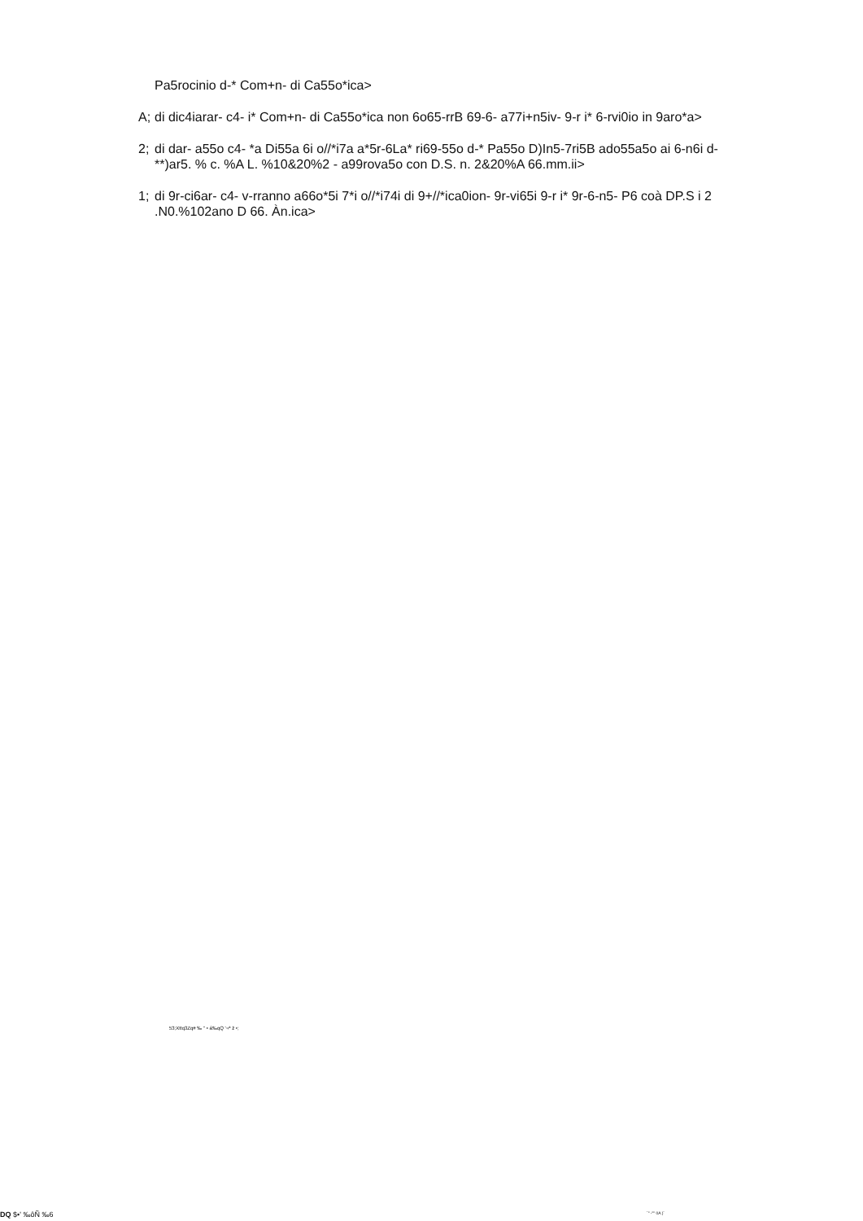Pa5rocinio d-* Com+n- di Ca55o*ica>
A; di dic4iarar- c4- i* Com+n- di Ca55o*ica non 6o65-rrB 69-6- a77i+n5iv- 9-r i* 6-rvi0io in 9aro*a>
2; di dar- a55o c4- *a Di55a 6i o//*i7a a*5r-6La* ri69-55o d-* Pa55o D)In5-7ri5B ado55a5o ai 6-n6i d-**)ar5. % c. %A L. %10&20%2 - a99rova5o con D.S. n. 2&20%A 66.mm.ii>
1; di 9r-ci6ar- c4- v-rranno a66o*5i 7*i o//*i74i di 9+//*ica0ion- 9r-vi65i 9-r i* 9r-6-n5- P6 coà DP.S i 2 .N0.%102ano D 66. Àn.ica>
53;Xttq3Zq# ‰ " • á‰qQ '¬ª ž •;
DQ $•' ‰ôÑ ‰6 `" -"" 0A )`